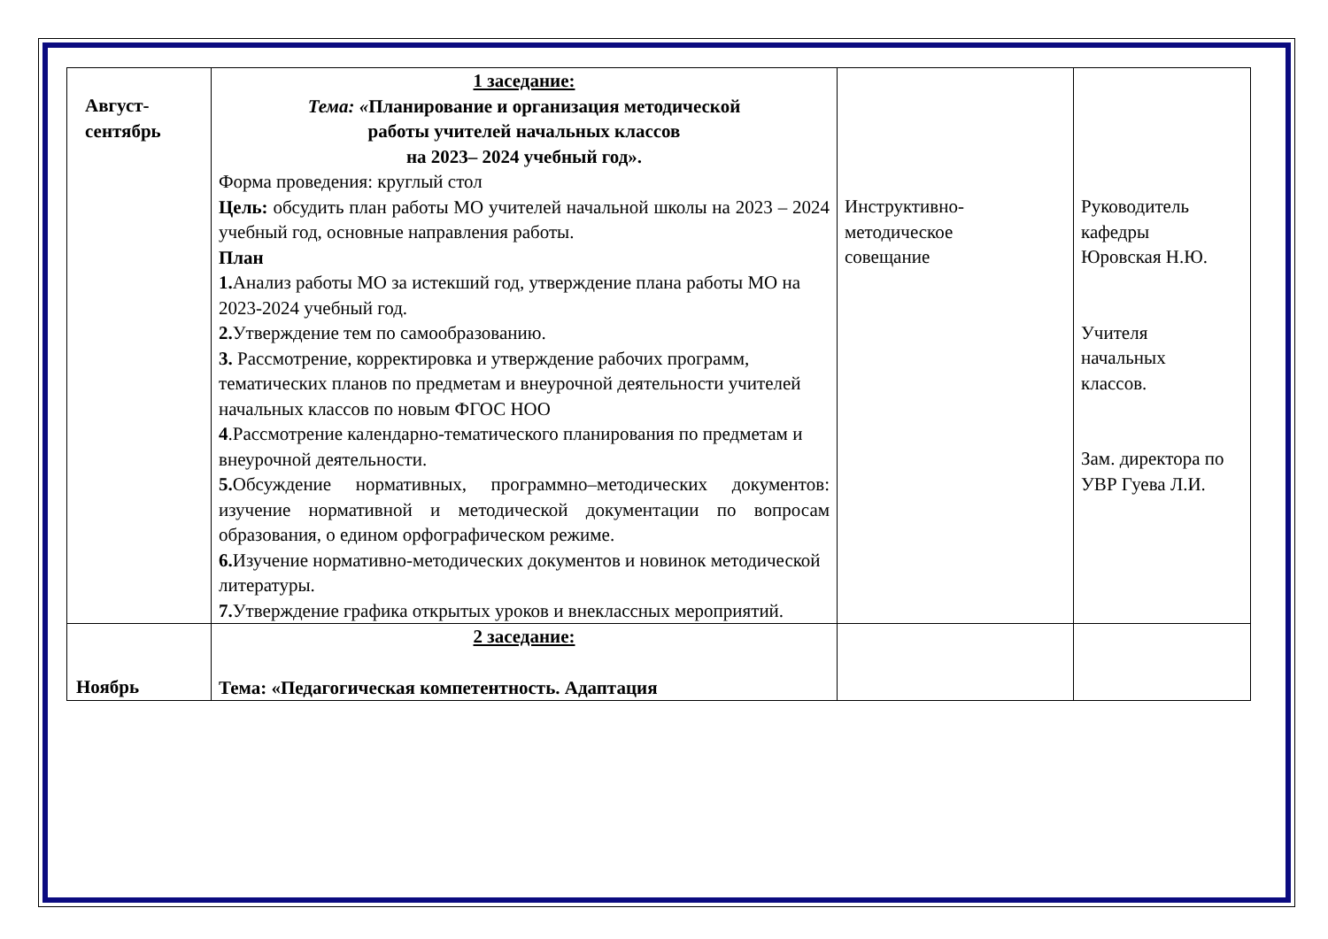| Август- сентябрь | 1 заседание: Тема: « Планирование и организация методической работы учителей начальных классов на 2023– 2024 учебный год». Форма проведения: круглый стол Цель: обсудить план работы МО учителей начальной школы на 2023 – 2024 учебный год, основные направления работы. План 1. Анализ работы МО за истекший год, утверждение плана работы МО на 2023-2024 учебный год. 2. Утверждение тем по самообразованию. 3. Рассмотрение, корректировка и утверждение рабочих программ, тематических планов по предметам и внеурочной деятельности учителей начальных классов по новым ФГОС НОО 4 .Рассмотрение календарно-тематического планирования по предметам и внеурочной деятельности. 5. Обсуждение нормативных, программно–методических документов: изучение нормативной и методической документации по вопросам образования, о едином орфографическом режиме. 6. Изучение нормативно-методических документов и новинок методической литературы. 7. Утверждение графика открытых уроков и внеклассных мероприятий. | Инструктивно- методическое совещание | Руководитель кафедры Юровская Н.Ю. Учителя начальных классов. Зам. директора по УВР Гуева Л.И. |
| Ноябрь | 2 заседание: Тема: «Педагогическая компетентность. Адаптация | | |